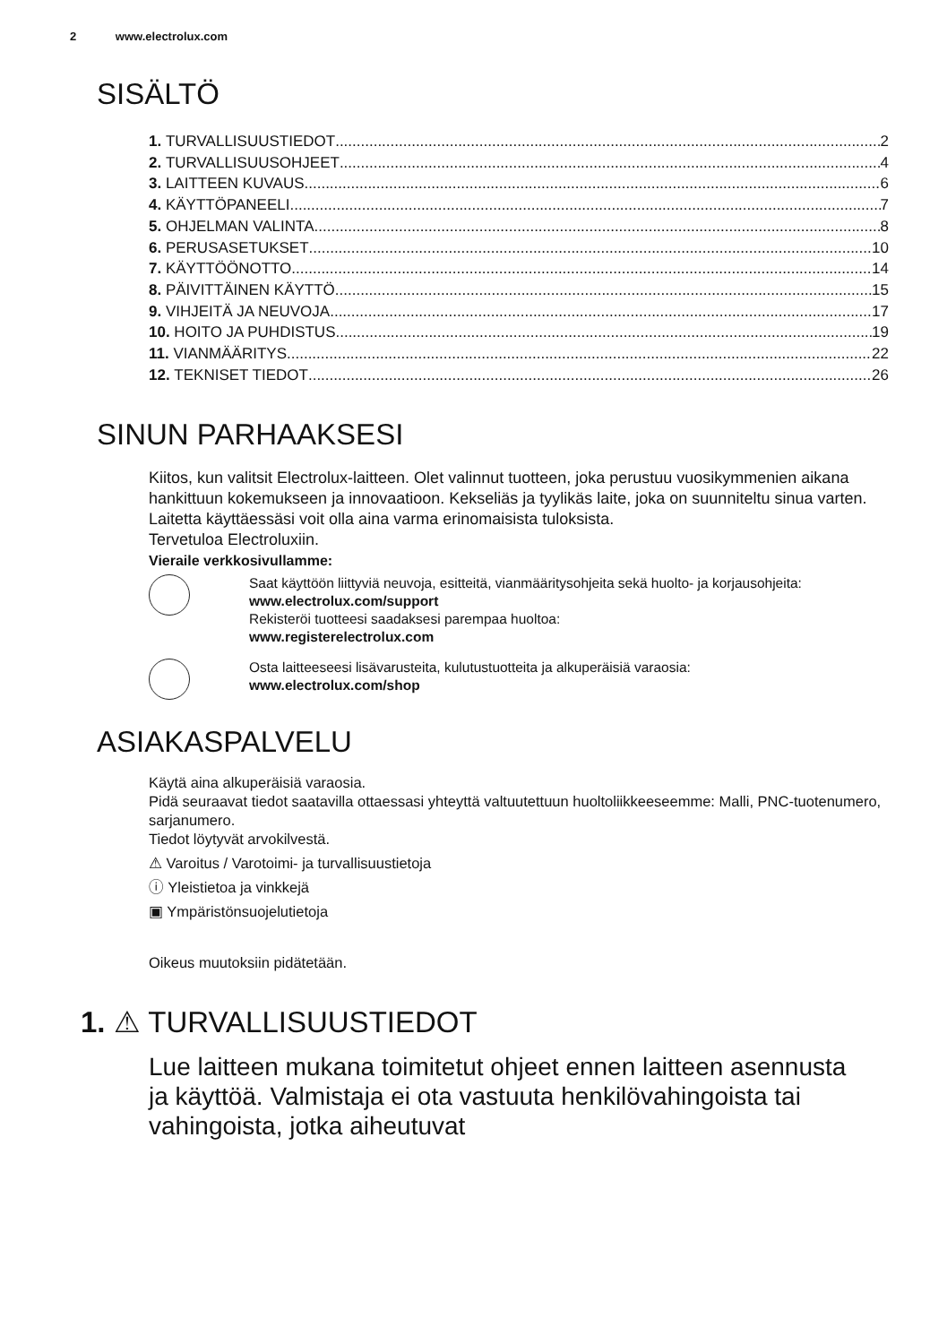2 www.electrolux.com
SISÄLTÖ
1. TURVALLISUUSTIEDOT 2
2. TURVALLISUUSOHJEET 4
3. LAITTEEN KUVAUS 6
4. KÄYTTÖPANEELI 7
5. OHJELMAN VALINTA 8
6. PERUSASETUKSET 10
7. KÄYTTÖÖNOTTO 14
8. PÄIVITTÄINEN KÄYTTÖ 15
9. VIHJEITÄ JA NEUVOJA 17
10. HOITO JA PUHDISTUS 19
11. VIANMÄÄRITYS 22
12. TEKNISET TIEDOT 26
SINUN PARHAAKSESI
Kiitos, kun valitsit Electrolux-laitteen. Olet valinnut tuotteen, joka perustuu vuosikymmenien aikana hankittuun kokemukseen ja innovaatioon. Kekseliäs ja tyylikäs laite, joka on suunniteltu sinua varten. Laitetta käyttäessäsi voit olla aina varma erinomaisista tuloksista.
Tervetuloa Electroluxiin.
Vieraile verkkosivullamme:
Saat käyttöön liittyviä neuvoja, esitteitä, vianmääritysohjeita sekä huolto- ja korjausohjeita:
www.electrolux.com/support
Rekisteröi tuotteesi saadaksesi parempaa huoltoa:
www.registerelectrolux.com
Osta laitteeseesi lisävarusteita, kulutustuotteita ja alkuperäisiä varaosia:
www.electrolux.com/shop
ASIAKASPALVELU
Käytä aina alkuperäisiä varaosia.
Pidä seuraavat tiedot saatavilla ottaessasi yhteyttä valtuutettuun huoltoliikkeeseemme: Malli, PNC-tuotenumero, sarjanumero.
Tiedot löytyvät arvokilvestä.
⚠ Varoitus / Varotoimi- ja turvallisuustietoja
ⓘ Yleistietoa ja vinkkejä
▣ Ympäristönsuojelutietoja
Oikeus muutoksiin pidätetään.
1. ⚠ TURVALLISUUSTIEDOT
Lue laitteen mukana toimitetut ohjeet ennen laitteen asennusta ja käyttöä. Valmistaja ei ota vastuuta henkilövahingoista tai vahingoista, jotka aiheutuvat